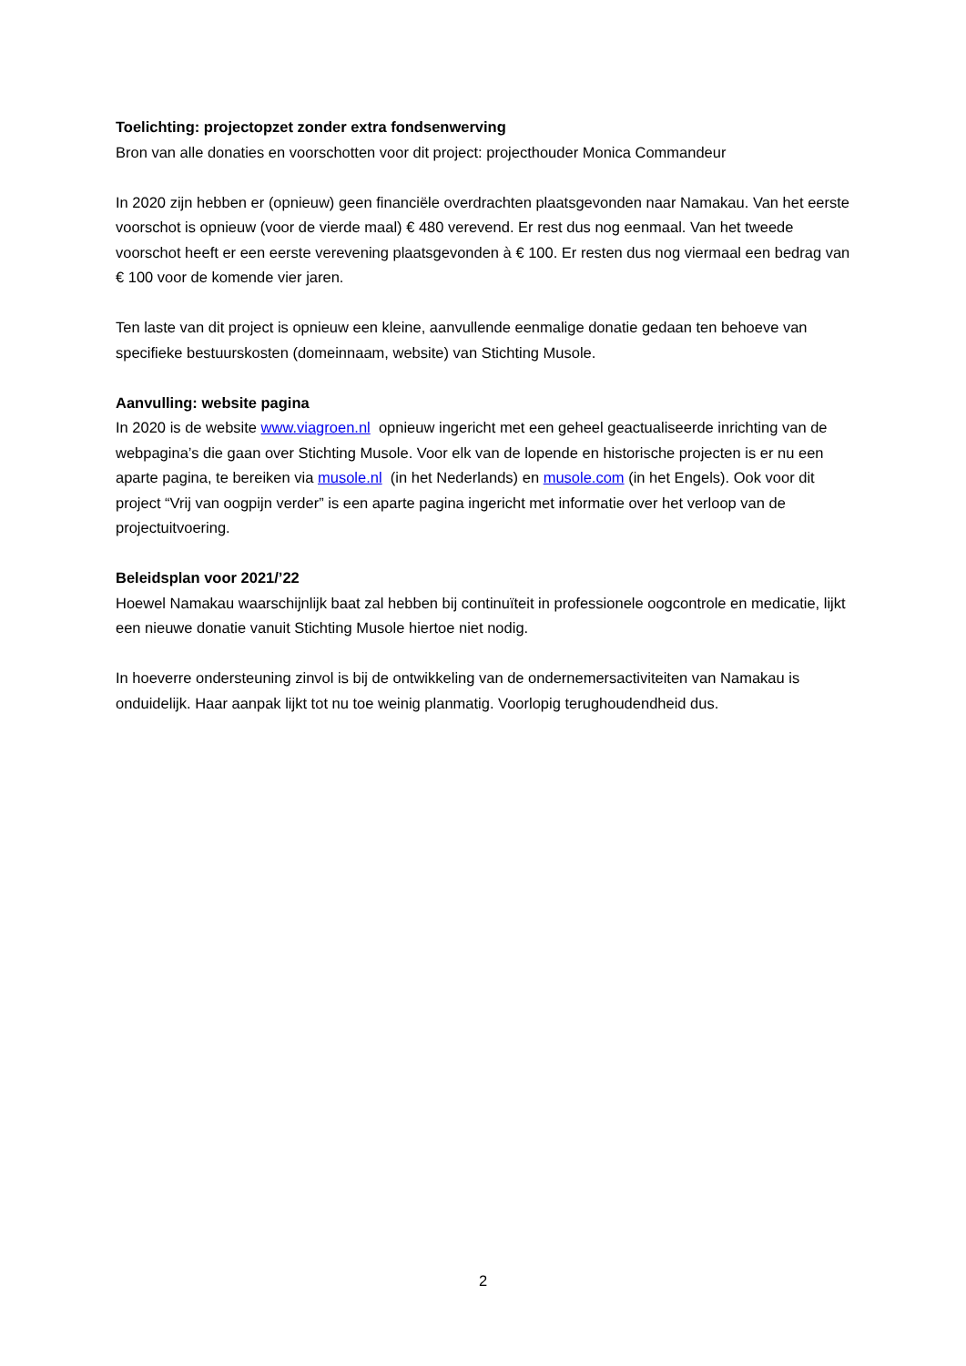Toelichting: projectopzet zonder extra fondsenwerving
Bron van alle donaties en voorschotten voor dit project: projecthouder Monica Commandeur
In 2020 zijn hebben er (opnieuw) geen financiële overdrachten plaatsgevonden naar Namakau. Van het eerste voorschot is opnieuw (voor de vierde maal) € 480 verevend. Er rest dus nog eenmaal. Van het tweede voorschot heeft er een eerste verevening plaatsgevonden à € 100. Er resten dus nog viermaal een bedrag van € 100 voor de komende vier jaren.
Ten laste van dit project is opnieuw een kleine, aanvullende eenmalige donatie gedaan ten behoeve van specifieke bestuurskosten (domeinnaam, website) van Stichting Musole.
Aanvulling: website pagina
In 2020 is de website www.viagroen.nl opnieuw ingericht met een geheel geactualiseerde inrichting van de webpagina’s die gaan over Stichting Musole. Voor elk van de lopende en historische projecten is er nu een aparte pagina, te bereiken via musole.nl (in het Nederlands) en musole.com (in het Engels). Ook voor dit project “Vrij van oogpijn verder” is een aparte pagina ingericht met informatie over het verloop van de projectuitvoering.
Beleidsplan voor 2021/’22
Hoewel Namakau waarschijnlijk baat zal hebben bij continuïteit in professionele oogcontrole en medicatie, lijkt een nieuwe donatie vanuit Stichting Musole hiertoe niet nodig.
In hoeverre ondersteuning zinvol is bij de ontwikkeling van de ondernemersactiviteiten van Namakau is onduidelijk. Haar aanpak lijkt tot nu toe weinig planmatig. Voorlopig terughoudendheid dus.
2